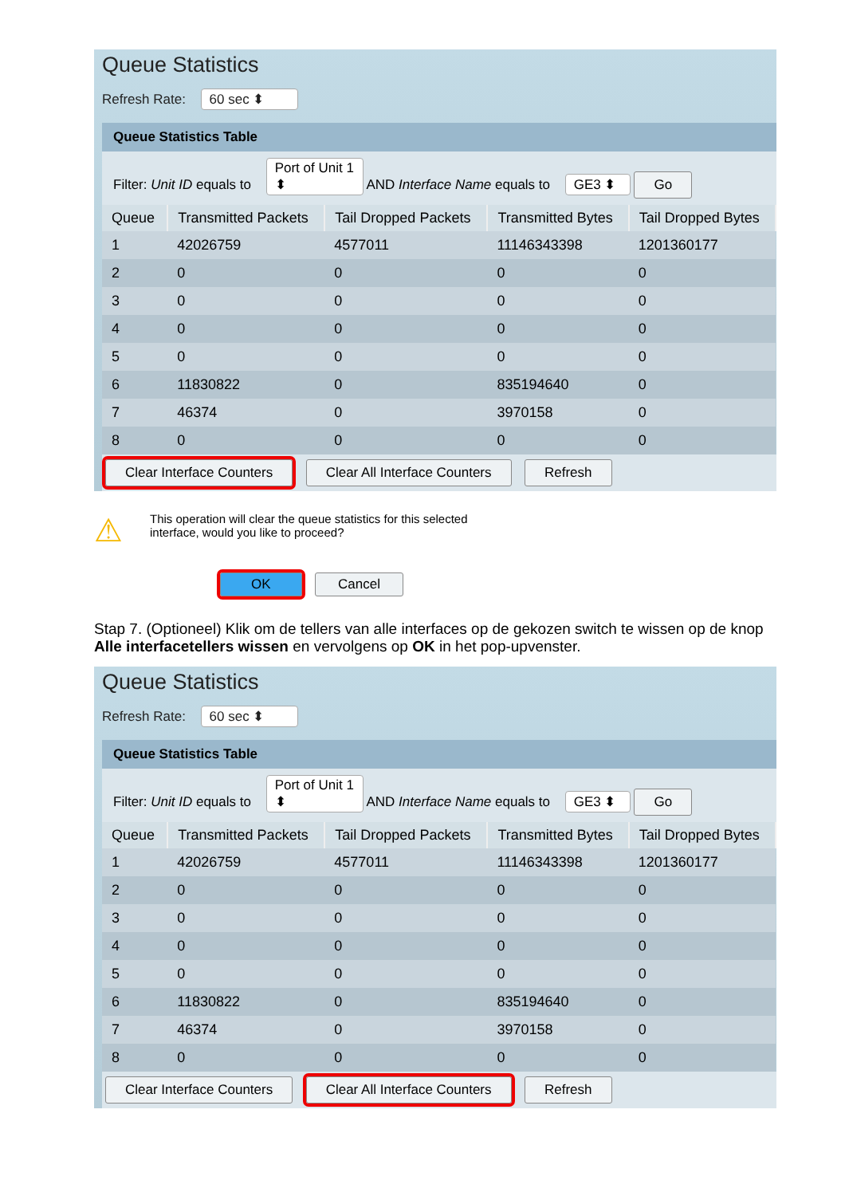Queue Statistics
Refresh Rate: 60 sec ⬍
Queue Statistics Table
Filter: Unit ID equals to Port of Unit 1 ⬍ AND Interface Name equals to GE3 ⬍ Go
| Queue | Transmitted Packets | Tail Dropped Packets | Transmitted Bytes | Tail Dropped Bytes |
| --- | --- | --- | --- | --- |
| 1 | 42026759 | 4577011 | 11146343398 | 1201360177 |
| 2 | 0 | 0 | 0 | 0 |
| 3 | 0 | 0 | 0 | 0 |
| 4 | 0 | 0 | 0 | 0 |
| 5 | 0 | 0 | 0 | 0 |
| 6 | 11830822 | 0 | 835194640 | 0 |
| 7 | 46374 | 0 | 3970158 | 0 |
| 8 | 0 | 0 | 0 | 0 |
Clear Interface Counters Clear All Interface Counters Refresh
⚠
This operation will clear the queue statistics for this selected
interface, would you like to proceed?
OK Cancel
Stap 7. (Optioneel) Klik om de tellers van alle interfaces op de gekozen switch te wissen op de knop Alle interfacetellers wissen en vervolgens op OK in het pop-upvenster.
Queue Statistics
Refresh Rate: 60 sec ⬍
Queue Statistics Table
Filter: Unit ID equals to Port of Unit 1 ⬍ AND Interface Name equals to GE3 ⬍ Go
| Queue | Transmitted Packets | Tail Dropped Packets | Transmitted Bytes | Tail Dropped Bytes |
| --- | --- | --- | --- | --- |
| 1 | 42026759 | 4577011 | 11146343398 | 1201360177 |
| 2 | 0 | 0 | 0 | 0 |
| 3 | 0 | 0 | 0 | 0 |
| 4 | 0 | 0 | 0 | 0 |
| 5 | 0 | 0 | 0 | 0 |
| 6 | 11830822 | 0 | 835194640 | 0 |
| 7 | 46374 | 0 | 3970158 | 0 |
| 8 | 0 | 0 | 0 | 0 |
Clear Interface Counters Clear All Interface Counters Refresh